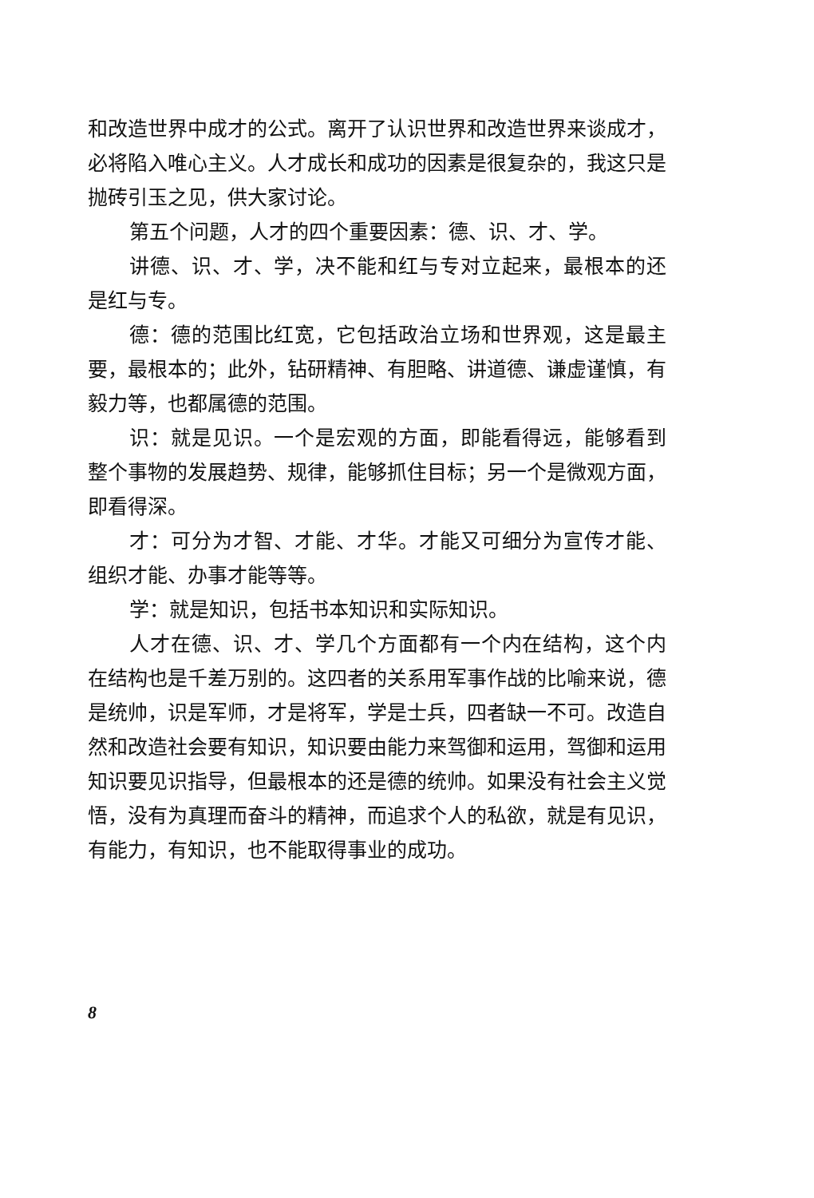和改造世界中成才的公式。离开了认识世界和改造世界来谈成才，必将陷入唯心主义。人才成长和成功的因素是很复杂的，我这只是抛砖引玉之见，供大家讨论。
第五个问题，人才的四个重要因素：德、识、才、学。
讲德、识、才、学，决不能和红与专对立起来，最根本的还是红与专。
德：德的范围比红宽，它包括政治立场和世界观，这是最主要，最根本的；此外，钻研精神、有胆略、讲道德、谦虚谨慎，有毅力等，也都属德的范围。
识：就是见识。一个是宏观的方面，即能看得远，能够看到整个事物的发展趋势、规律，能够抓住目标；另一个是微观方面，即看得深。
才：可分为才智、才能、才华。才能又可细分为宣传才能、组织才能、办事才能等等。
学：就是知识，包括书本知识和实际知识。
人才在德、识、才、学几个方面都有一个内在结构，这个内在结构也是千差万别的。这四者的关系用军事作战的比喻来说，德是统帅，识是军师，才是将军，学是士兵，四者缺一不可。改造自然和改造社会要有知识，知识要由能力来驾御和运用，驾御和运用知识要见识指导，但最根本的还是德的统帅。如果没有社会主义觉悟，没有为真理而奋斗的精神，而追求个人的私欲，就是有见识，有能力，有知识，也不能取得事业的成功。
8